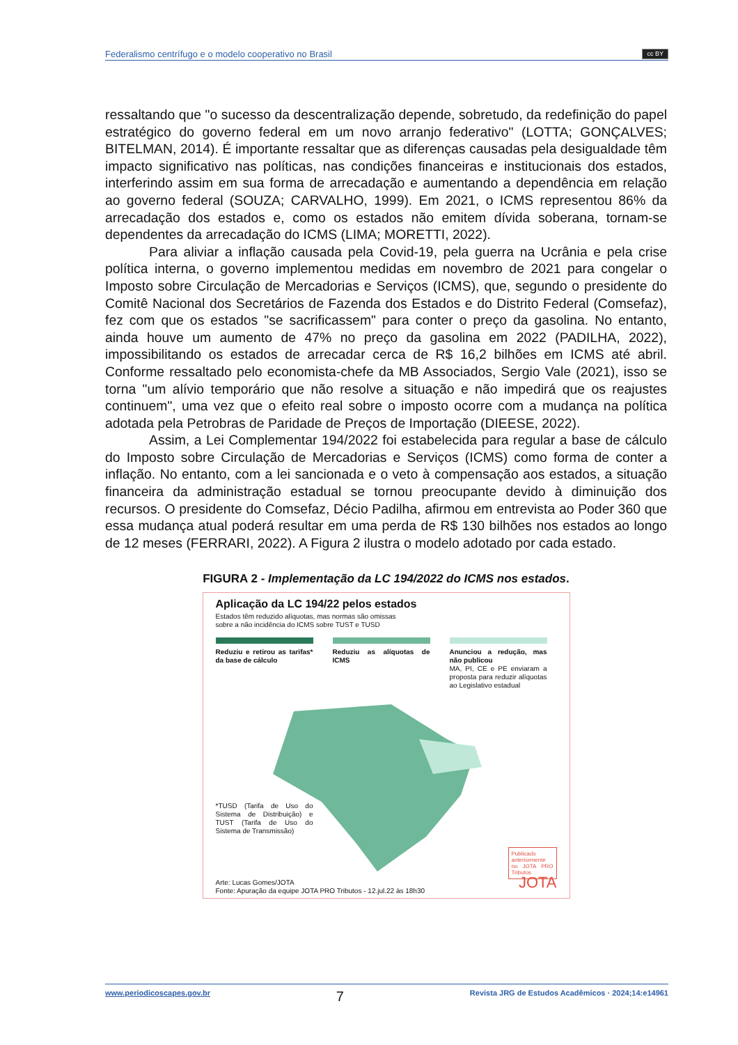Federalismo centrífugo e o modelo cooperativo no Brasil cc BY
ressaltando que "o sucesso da descentralização depende, sobretudo, da redefinição do papel estratégico do governo federal em um novo arranjo federativo" (LOTTA; GONÇALVES; BITELMAN, 2014). É importante ressaltar que as diferenças causadas pela desigualdade têm impacto significativo nas políticas, nas condições financeiras e institucionais dos estados, interferindo assim em sua forma de arrecadação e aumentando a dependência em relação ao governo federal (SOUZA; CARVALHO, 1999). Em 2021, o ICMS representou 86% da arrecadação dos estados e, como os estados não emitem dívida soberana, tornam-se dependentes da arrecadação do ICMS (LIMA; MORETTI, 2022).
Para aliviar a inflação causada pela Covid-19, pela guerra na Ucrânia e pela crise política interna, o governo implementou medidas em novembro de 2021 para congelar o Imposto sobre Circulação de Mercadorias e Serviços (ICMS), que, segundo o presidente do Comitê Nacional dos Secretários de Fazenda dos Estados e do Distrito Federal (Comsefaz), fez com que os estados "se sacrificassem" para conter o preço da gasolina. No entanto, ainda houve um aumento de 47% no preço da gasolina em 2022 (PADILHA, 2022), impossibilitando os estados de arrecadar cerca de R$ 16,2 bilhões em ICMS até abril. Conforme ressaltado pelo economista-chefe da MB Associados, Sergio Vale (2021), isso se torna "um alívio temporário que não resolve a situação e não impedirá que os reajustes continuem", uma vez que o efeito real sobre o imposto ocorre com a mudança na política adotada pela Petrobras de Paridade de Preços de Importação (DIEESE, 2022).
Assim, a Lei Complementar 194/2022 foi estabelecida para regular a base de cálculo do Imposto sobre Circulação de Mercadorias e Serviços (ICMS) como forma de conter a inflação. No entanto, com a lei sancionada e o veto à compensação aos estados, a situação financeira da administração estadual se tornou preocupante devido à diminuição dos recursos. O presidente do Comsefaz, Décio Padilha, afirmou em entrevista ao Poder 360 que essa mudança atual poderá resultar em uma perda de R$ 130 bilhões nos estados ao longo de 12 meses (FERRARI, 2022). A Figura 2 ilustra o modelo adotado por cada estado.
FIGURA 2 - Implementação da LC 194/2022 do ICMS nos estados.
Aplicação da LC 194/22 pelos estados
Estados têm reduzido alíquotas, mas normas são omissas
sobre a não incidência do ICMS sobre TUST e TUSD
Reduziu e retirou as tarifas* da base de cálculo
Reduziu as alíquotas de ICMS
Anunciou a redução, mas não publicou
MA, PI, CE e PE enviaram a proposta para reduzir alíquotas ao Legislativo estadual
*TUSD (Tarifa de Uso do Sistema de Distribuição) e TUST (Tarifa de Uso do Sistema de Transmissão)
Arte: Lucas Gomes/JOTA
Fonte: Apuração da equipe JOTA PRO Tributos - 12.jul.22 às 18h30
Publicado anteriormente no JOTA PRO Tributos
JOTA
www.periodicoscapes.gov.br 7 Revista JRG de Estudos Acadêmicos · 2024;14:e14961